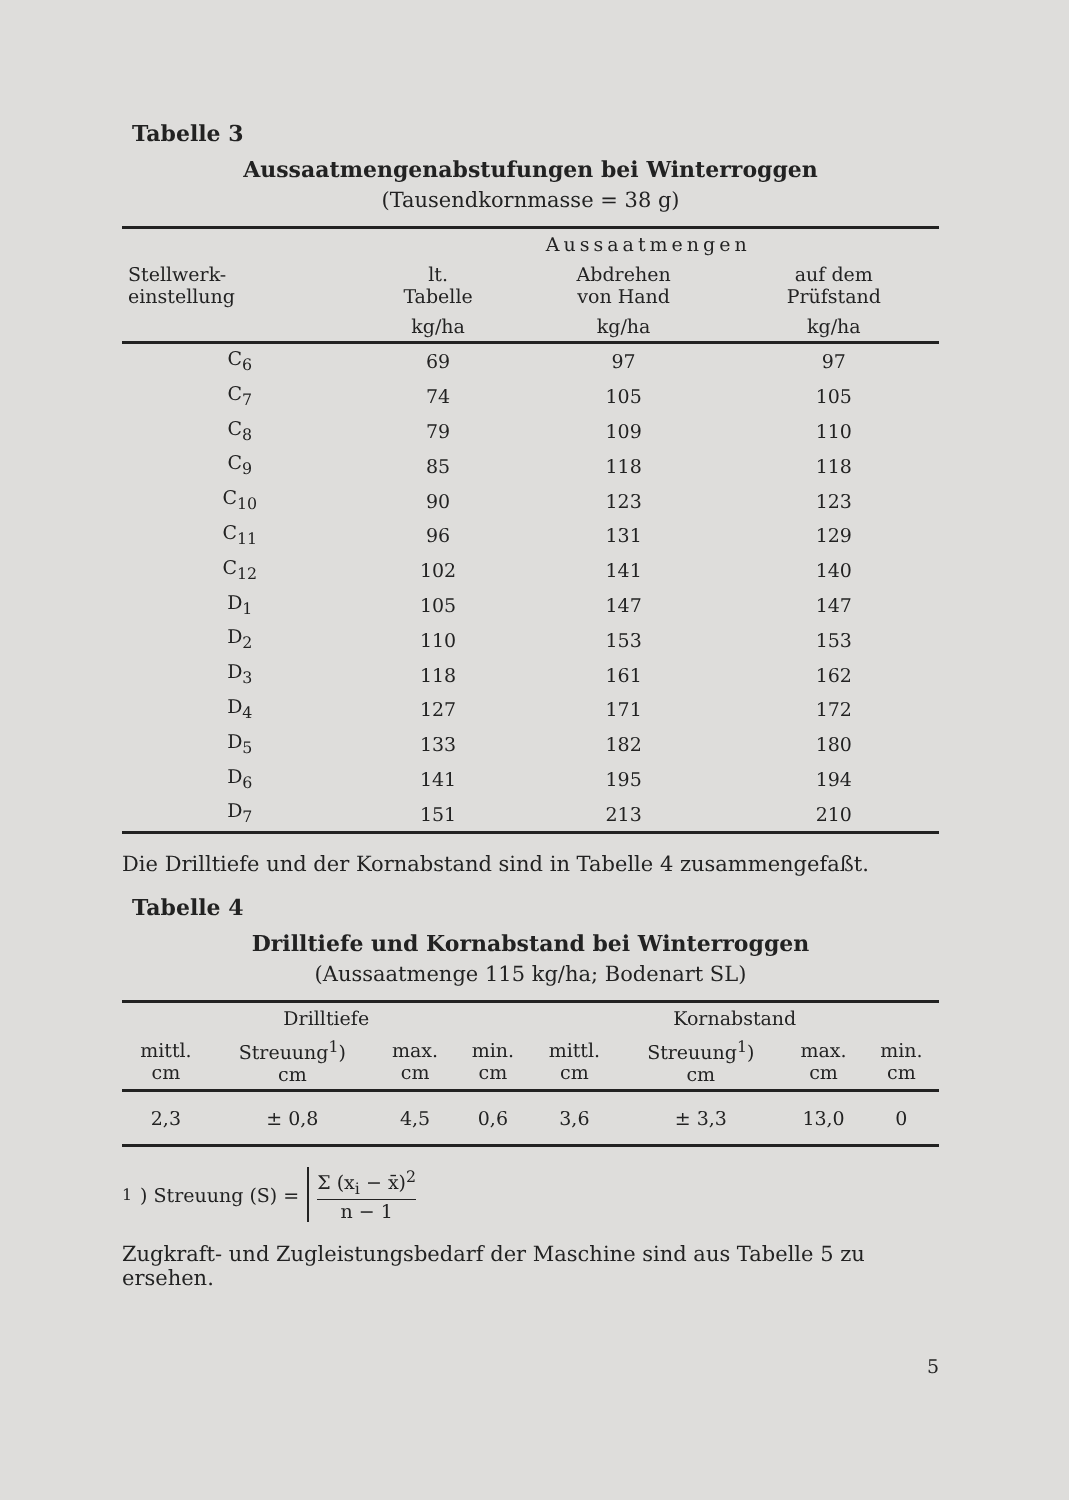Tabelle 3
Aussaatmengenabstufungen bei Winterroggen
(Tausendkornmasse = 38 g)
| Stellwerk- einstellung | Aussaatmengen | | |
| --- | --- | --- | --- |
| | lt. Tabelle | Abdrehen von Hand | auf dem Prüfstand |
| | kg/ha | kg/ha | kg/ha |
| C<sub>6</sub> | 69 | 97 | 97 |
| C<sub>7</sub> | 74 | 105 | 105 |
| C<sub>8</sub> | 79 | 109 | 110 |
| C<sub>9</sub> | 85 | 118 | 118 |
| C<sub>10</sub> | 90 | 123 | 123 |
| C<sub>11</sub> | 96 | 131 | 129 |
| C<sub>12</sub> | 102 | 141 | 140 |
| D<sub>1</sub> | 105 | 147 | 147 |
| D<sub>2</sub> | 110 | 153 | 153 |
| D<sub>3</sub> | 118 | 161 | 162 |
| D<sub>4</sub> | 127 | 171 | 172 |
| D<sub>5</sub> | 133 | 182 | 180 |
| D<sub>6</sub> | 141 | 195 | 194 |
| D<sub>7</sub> | 151 | 213 | 210 |
Die Drilltiefe und der Kornabstand sind in Tabelle 4 zusammengefaßt.
Tabelle 4
Drilltiefe und Kornabstand bei Winterroggen
(Aussaatmenge 115 kg/ha; Bodenart SL)
| Drilltiefe | | | | Kornabstand | | | |
| --- | --- | --- | --- | --- | --- | --- | --- |
| mittl. cm | Streuung<sup>1</sup>) cm | max. cm | min. cm | mittl. cm | Streuung<sup>1</sup>) cm | max. cm | min. cm |
| 2,3 | ± 0,8 | 4,5 | 0,6 | 3,6 | ± 3,3 | 13,0 | 0 |
<sup>1</sup>) Streuung (S) = Σ (x<sub>i</sub> − x̄)<sup>2</sup> n − 1
Zugkraft- und Zugleistungsbedarf der Maschine sind aus Tabelle 5 zu ersehen.
5